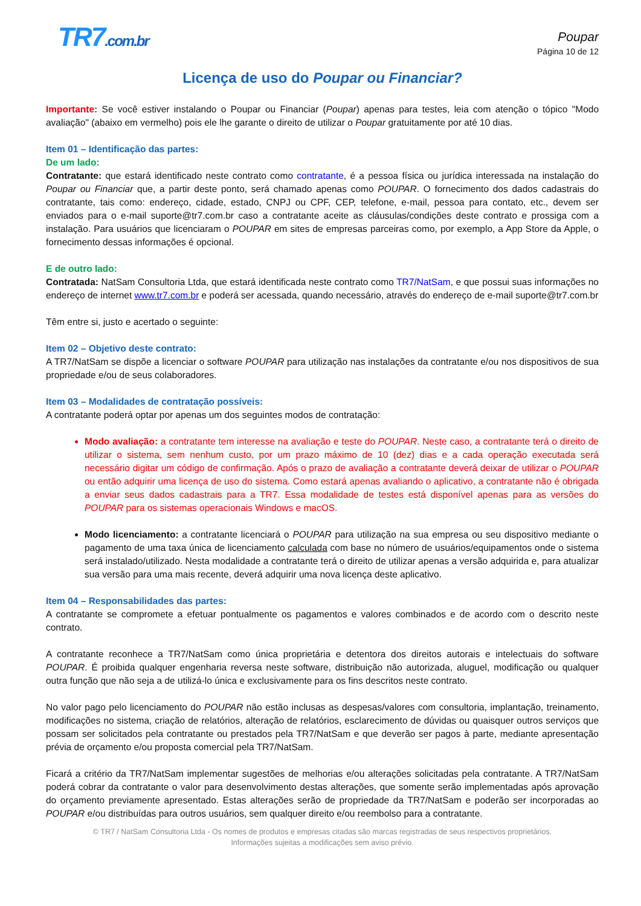TR7.com.br Poupar
Página 10 de 12
Licença de uso do Poupar ou Financiar?
Importante: Se você estiver instalando o Poupar ou Financiar (Poupar) apenas para testes, leia com atenção o tópico "Modo avaliação" (abaixo em vermelho) pois ele lhe garante o direito de utilizar o Poupar gratuitamente por até 10 dias.
Item 01 – Identificação das partes:
De um lado:
Contratante: que estará identificado neste contrato como contratante, é a pessoa física ou jurídica interessada na instalação do Poupar ou Financiar que, a partir deste ponto, será chamado apenas como POUPAR. O fornecimento dos dados cadastrais do contratante, tais como: endereço, cidade, estado, CNPJ ou CPF, CEP, telefone, e-mail, pessoa para contato, etc., devem ser enviados para o e-mail suporte@tr7.com.br caso a contratante aceite as cláusulas/condições deste contrato e prossiga com a instalação. Para usuários que licenciaram o POUPAR em sites de empresas parceiras como, por exemplo, a App Store da Apple, o fornecimento dessas informações é opcional.
E de outro lado:
Contratada: NatSam Consultoria Ltda, que estará identificada neste contrato como TR7/NatSam, e que possui suas informações no endereço de internet www.tr7.com.br e poderá ser acessada, quando necessário, através do endereço de e-mail suporte@tr7.com.br
Têm entre si, justo e acertado o seguinte:
Item 02 – Objetivo deste contrato:
A TR7/NatSam se dispõe a licenciar o software POUPAR para utilização nas instalações da contratante e/ou nos dispositivos de sua propriedade e/ou de seus colaboradores.
Item 03 – Modalidades de contratação possíveis:
A contratante poderá optar por apenas um dos seguintes modos de contratação:
Modo avaliação: a contratante tem interesse na avaliação e teste do POUPAR. Neste caso, a contratante terá o direito de utilizar o sistema, sem nenhum custo, por um prazo máximo de 10 (dez) dias e a cada operação executada será necessário digitar um código de confirmação. Após o prazo de avaliação a contratante deverá deixar de utilizar o POUPAR ou então adquirir uma licença de uso do sistema. Como estará apenas avaliando o aplicativo, a contratante não é obrigada a enviar seus dados cadastrais para a TR7. Essa modalidade de testes está disponível apenas para as versões do POUPAR para os sistemas operacionais Windows e macOS.
Modo licenciamento: a contratante licenciará o POUPAR para utilização na sua empresa ou seu dispositivo mediante o pagamento de uma taxa única de licenciamento calculada com base no número de usuários/equipamentos onde o sistema será instalado/utilizado. Nesta modalidade a contratante terá o direito de utilizar apenas a versão adquirida e, para atualizar sua versão para uma mais recente, deverá adquirir uma nova licença deste aplicativo.
Item 04 – Responsabilidades das partes:
A contratante se compromete a efetuar pontualmente os pagamentos e valores combinados e de acordo com o descrito neste contrato.
A contratante reconhece a TR7/NatSam como única proprietária e detentora dos direitos autorais e intelectuais do software POUPAR. É proibida qualquer engenharia reversa neste software, distribuição não autorizada, aluguel, modificação ou qualquer outra função que não seja a de utilizá-lo única e exclusivamente para os fins descritos neste contrato.
No valor pago pelo licenciamento do POUPAR não estão inclusas as despesas/valores com consultoria, implantação, treinamento, modificações no sistema, criação de relatórios, alteração de relatórios, esclarecimento de dúvidas ou quaisquer outros serviços que possam ser solicitados pela contratante ou prestados pela TR7/NatSam e que deverão ser pagos à parte, mediante apresentação prévia de orçamento e/ou proposta comercial pela TR7/NatSam.
Ficará a critério da TR7/NatSam implementar sugestões de melhorias e/ou alterações solicitadas pela contratante. A TR7/NatSam poderá cobrar da contratante o valor para desenvolvimento destas alterações, que somente serão implementadas após aprovação do orçamento previamente apresentado. Estas alterações serão de propriedade da TR7/NatSam e poderão ser incorporadas ao POUPAR e/ou distribuídas para outros usuários, sem qualquer direito e/ou reembolso para a contratante.
© TR7 / NatSam Consultoria Ltda - Os nomes de produtos e empresas citadas são marcas registradas de seus respectivos proprietários.
Informações sujeitas a modificações sem aviso prévio.